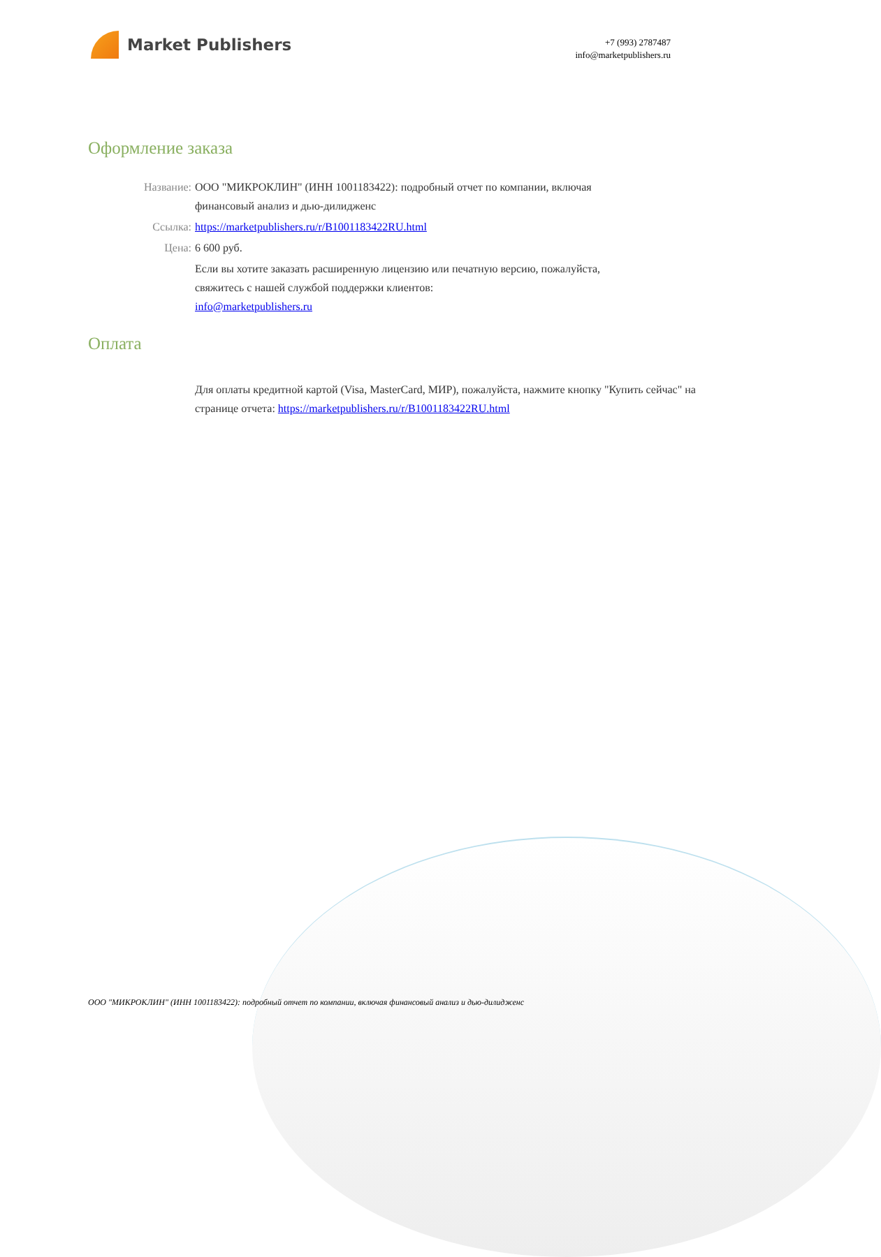Market Publishers
+7 (993) 2787487
info@marketpublishers.ru
Оформление заказа
Название: ООО "МИКРОКЛИН" (ИНН 1001183422): подробный отчет по компании, включая финансовый анализ и дью-дилидженс
Ссылка: https://marketpublishers.ru/r/B1001183422RU.html
Цена: 6 600 руб.
Если вы хотите заказать расширенную лицензию или печатную версию, пожалуйста, свяжитесь с нашей службой поддержки клиентов:
info@marketpublishers.ru
Оплата
Для оплаты кредитной картой (Visa, MasterCard, МИР), пожалуйста, нажмите кнопку "Купить сейчас" на странице отчета: https://marketpublishers.ru/r/B1001183422RU.html
ООО "МИКРОКЛИН" (ИНН 1001183422): подробный отчет по компании, включая финансовый анализ и дью-дилидженс